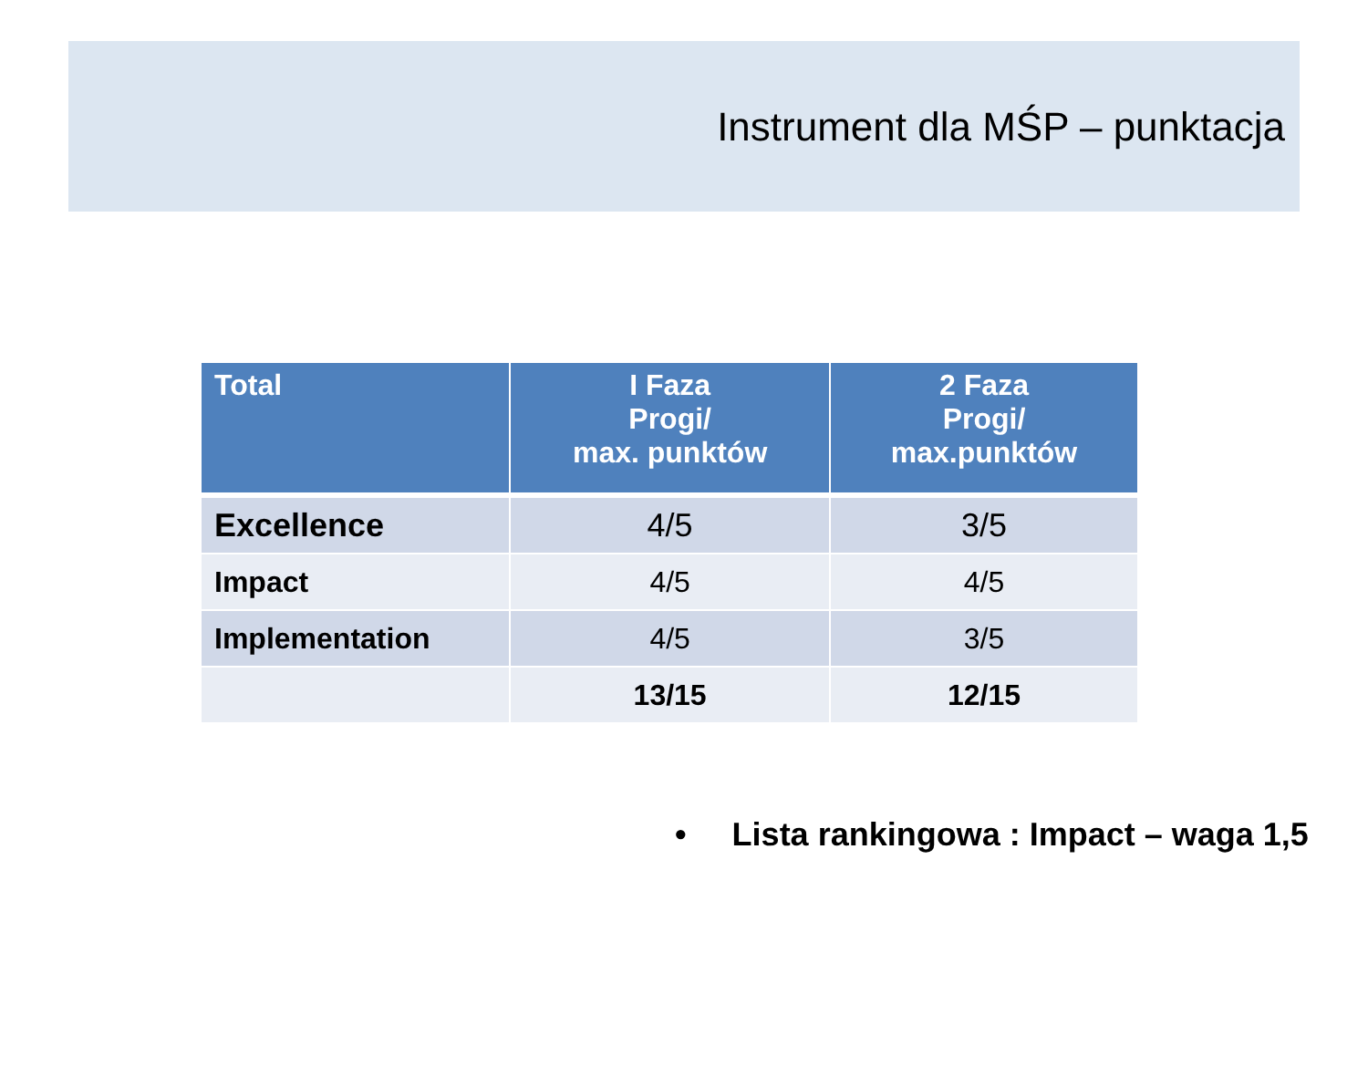Instrument dla MŚP – punktacja
| Total | I Faza Progi/ max. punktów | 2 Faza Progi/ max.punktów |
| --- | --- | --- |
| Excellence | 4/5 | 3/5 |
| Impact | 4/5 | 4/5 |
| Implementation | 4/5 | 3/5 |
| | 13/15 | 12/15 |
• Lista rankingowa : Impact – waga 1,5